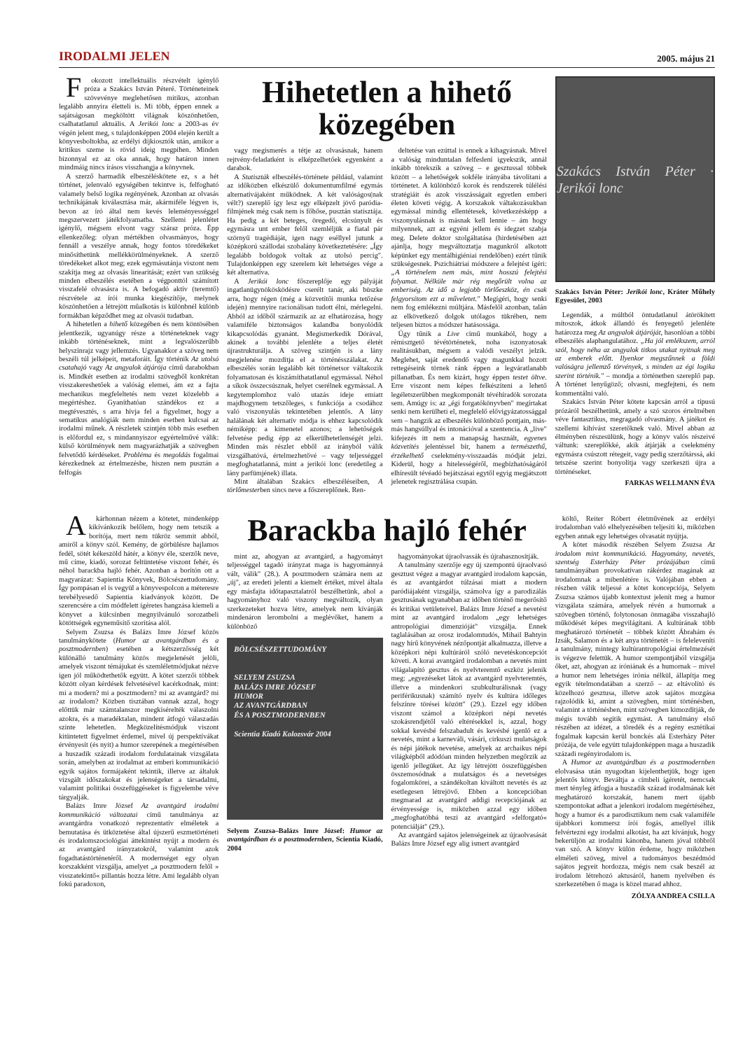IRODALMI JELEN 2005. május 21
Fokozott intellektuális részvételt igénylő próza a Szakács István Péteré. Történeteinek szövevénye meglehetősen mitikus, azonban legalább annyira életteli is. Mi több, éppen ennek a sajátságosan megköltött világnak köszönhetően, csalhatatlanul aktuális. A Jerikói lonc a 2003-as év végén jelent meg, s tulajdonképpen 2004 elején került a könyvesboltokba, az erdélyi díjkiosztók után, amikor a kritikus szeme is rövid ideig megpihen. Minden bizonnyal ez az oka annak, hogy határon innen mindmáig nincs írásos visszhangja a könyvnek.
A szerző harmadik elbeszéléskötete ez, s a hét történet, jelenvaló egységében tekintve is, felfogható valamely belső logika regényének. Azonban az olvasás technikájának kiválasztása már, akármiféle légyen is, bevon az író által nem kevés leleményességgel megszervezett játékfolyamatba. Szellemi jelenlétet igénylő, mégsem elvont vagy száraz próza. Épp ellenkezőleg: olyan mértékben olvasmányos, hogy fennáll a veszélye annak, hogy fontos töredékeket minősíthetünk mellékkörülményeknek. A szerző töredékeket alkot meg; ezek egymásutánja viszont nem szakítja meg az olvasás linearitását; ezért van szükség minden elbeszélés esetében a végponttól számított visszafelé olvasásra is. A befogadó aktív (teremtő) részvétele az írói munka kiegészítője, melynek köszönhetően a létrejött műalkotás is különbnél különb formákban képződhet meg az olvasói tudatban.
A hihetetlen a hihető közegében és nem köntösében jelentkezik, ugyanúgy része a történeteknek vagy inkább történéseknek, mint a legvalószerűbb helyszínrajz vagy jellemzés. Ugyanakkor a szöveg nem beszéli túl jelképeit, metaforáit. Így történik Az utolsó csatahajó vagy Az angyalok átjárója című darabokban is. Mindkét esetben az irodalmi szövegből konkrétan visszakereshetőek a valóság elemei, ám ez a fajta mechanikus megfeleltetés nem vezet közelebb a megértéshez. Gyaníthatóan szándékos ez a megtévesztés, s arra hívja fel a figyelmet, hogy a sematikus analógiák nem minden esetben kulcsai az irodalmi műnek. A részletek szintjén több más esetben is előfordul ez, s mindannyiszor egyértelművé válik: külső körülmények nem magyarázhatják a szövegben felvetődő kérdéseket. Probléma és megoldás fogalmai kérezkednek az értelmezésbe, hiszen nem pusztán a felfogás
Hihetetlen a hihető közegében
vagy megismerés a tétje az olvasásnak, hanem rejtvény-feladatként is elképzelhetőek egyenként a darabok.
A Statiszták elbeszélés-története például, valamint az időközben elkészülő dokumentumfilmé egymás alternatívájaként működnek. A két valóságos(nak vélt?) szereplő így lesz egy elképzelt jövő paródia-filmjének még csak nem is főhőse, pusztán statisztája. Ha pedig a két beteges, öregedő, elcsúnyult és egymásra unt ember felől szemléljük a fiatal pár szörnyű tragédiáját, igen nagy eséllyel jutunk a középkorú szállodai szobalány következtetésére: „Így legalább boldogok voltak az utolsó percig". Tulajdonképpen egy szerelem két lehetséges vége a két alternatíva.
A Jerikói lonc főszereplője egy pályáját ingatlanügynökösködésre cserélt tanár, aki büszke arra, hogy régen (még a közvetítői munka tetőzése idején) mennyire racionálisan tudott élni, mérlegelni. Abból az időből származik az az elhatározása, hogy valamiféle biztonságos kalandba bonyolódik kikapcsolódás gyanánt. Megismerkedik Dórával, akinek a további jelenléte a teljes életét újrastrukturálja. A szöveg szintjén is a lány megjelenése mozdítja el a történésszálakat. Az elbeszélés során legalább két történetsor váltakozik folyamatosan és kiszámíthatatlanul egymással. Néhol a síkok összecsúsznak, helyet cserélnek egymással. A kegytemplomhoz való utazás ideje emiatt majdhogynem tetszőleges, s funkciója a csodához való viszonyulás tekintetében jelentős. A lány halálának két alternatív módja is ehhez kapcsolódik némiképp: a kimenetel azonos; a lehetőségek felvetése pedig épp az elkerülhetetlenségét jelzi. Minden más részlet ebből az irányból válik vizsgálhatóvá, értelmezhetővé – vagy teljességgel megfoghatatlanná, mint a jerikói lonc (eredetileg a lány parfümjének) illata.
Mint általában Szakács elbeszéléseiben, A törlőmesterben sincs neve a főszereplőnek. Ren-
deltetése van ezúttal is ennek a kihagyásnak. Mivel a valóság minduntalan felfeslení igyekszik, annál inkább törekszik a szöveg – e gesztussal többek között – a lehetőségek sokféle irányába távolítani a történetet. A különböző korok és rendszerek túlélési stratégiáit és azok visszásságait egyetlen emberi életen követi végig. A korszakok váltakozásukban egymással mindig ellentétesek, következésképp a viszonyulásnak is másnak kell lennie – ám hogy milyennek, azt az egyéni jellem és idegzet szabja meg. Delete doktor szolgáltatása (hirdetésében azt ajánlja, hogy megváltoztatja magunkról alkotott képünket egy mentálhigiéniai rendelőben) ezért tűnik szükségesnek. Pszichiátriai módszere a felejtést ígéri: „A történelem nem más, mint hosszú felejtési folyamat. Nélküle már rég megőrült volna az emberiség. Az idő a legjobb törlőeszköz, én csak felgyorsítom ezt a műveletet." Megígéri, hogy senki nem fog emlékezni múltjára. Másfelől azonban, talán az elkövetkező dolgok utólagos tükrében, nem teljesen biztos a módszer hatásossága.
Úgy tűnik a Live című munkából, hogy a rémisztgető tévétörténetek, noha iszonyatosak realitásukban, mégsem a valódi veszélyt jelzik. Meglehet, saját eredendő vagy magunkkal hozott rettegéseink törnek ránk éppen a legváratlanabb pillanatban. És nem kizárt, hogy éppen testet öltve. Erre viszont nem képes felkészíteni a lehető legéletszerűbben megkomponált tévéhíradók sorozata sem. Amúgy is: az „égi forgatókönyvben" megírtakat senki nem kerülheti el, megfelelő elővigyázatossággal sem – hangzik az elbeszélés különböző pontjain, más-más hangsúllyal és intonációval a szentencia. A „live" kifejezés itt nem a manapság használt, egyenes közvetítés jelentéssel bír, hanem a természethű, érzékelhető cselekmény-visszaadás módját jelzi. Kiderül, hogy a hitelességéről, megbízhatóságáról elhíresült tévéadó bejátszásai egytől egyig megjátszott jelenetek regisztrálása csupán.
Szakács István Péter · Jerikói lonc
Szakács István Péter: Jerikói lonc, Kráter Műhely Egyesület, 2003
Legendák, a múltból öntudatlanul átörökített mítoszok, átkok állandó és fenyegető jelenléte határozza meg Az angyalok átjáróját, hasonlóan a többi elbeszélés alaphangulatához. „Ha jól emlékszem, arról szól, hogy néha az angyalok titkos utakat nyitnak meg az emberek előtt. Ilyenkor megszűnnek a földi valóságra jellemző törvények, s minden az égi logika szerint történik." – mondja a történetben szereplő pap. A történet lenyűgöző; olvasni, megfejteni, és nem kommentálni való.
Szakács István Péter kötete kapcsán arról a típusú prózáról beszélhetünk, amely a szó szoros értelmében véve fantasztikus, megragadó olvasmány. A játékot és szellemi kihívást szeretőknek való. Mivel abban az élményben részesülünk, hogy a könyv valós részeivé váltunk: szereplőkké, akik átjárják a cselekmény egymásra csúszott rétegeit, vagy pedig szerzőtárssá, aki tetszése szerint bonyolítja vagy szerkeszti újra a történéseket.
FARKAS WELLMANN ÉVA
Akárhonnan nézem a kötetet, mindenképp kikívánkozik belőlem, hogy nem tetszik a borítója, mert nem tükröz semmit abból, amiről a könyv szól. Kemény, de görbülésre hajlamos fedél, sötét kékeszöld hátér, a könyv éle, szerzők neve, mű címe, kiadó, sorozat feltüntetése viszont fehér, és néhol barackba hajló fehér. Azonban a borítón ott a magyarázat: Sapientia Könyvek, Bölcsészettudomány. Így pompásan el is vegyül a könyvespolcon a méteresre terebélyesedő Sapientia kiadványok között. De szerencsére a cím módfelett ígéretes hangzása kiemeli a könyvet a külcsínben megnyilvánuló sorozatbeli kötöttségek egyneműsítő szorítása alól.
Selyem Zsuzsa és Balázs Imre József közös tanulmánykötete (Humor az avantgárdban és a posztmodernben) esetében a kétszerzősség két különálló tanulmány közös megjelenését jelöli, amelyek viszont témájukat és szemléletmódjukat nézve igen jól működtethetők együtt. A kötet szerzői többek között olyan kérdések felvetésével kacérkodnak, mint: mi a modern? mi a posztmodern? mi az avantgárd? mi az irodalom? Közben tisztában vannak azzal, hogy előttük már számtalanszor megkísérelték válaszolni azokra, és a maradéktalan, mindent átfogó válaszadás szinte lehetetlen. Megközelítésmódjuk viszont kitüntetett figyelmet érdemel, mivel új perspektívákat érvényesít (és nyit) a humor szerepének a megértésében a huszadik századi irodalom fordulatainak vizsgálata során, amelyben az irodalmat az emberi kommunikáció egyik sajátos formájaként tekintik, illetve az általuk vizsgált időszakokat és jelenségeket a társadalmi, valamint politikai összefüggéseket is figyelembe véve tárgyalják.
Balázs Imre József Az avantgárd irodalmi kommunikáció változatai című tanulmánya az avantgárdra vonatkozó reprezentatív elméletek a bemutatása és ütköztetése által újszerű eszmetörténeti és irodalomszociológiai áttekintést nyújt a modern és az avantgárd irányzatokról, valamint azok fogadtatástörténetéről. A modernséget egy olyan korszakként vizsgálja, amelyet „a posztmodern felől » visszatekintő« pillantás hozza létre. Ami legalább olyan fokú paradoxon,
Barackba hajló fehér
mint az, ahogyan az avantgárd, a hagyományt teljességgel tagadó irányzat maga is hagyománnyá vált, válik" (28.). A posztmodern számára nem az „új", az eredeti jelenti a kiemelt értéket, mivel általa egy másfajta időtapasztalatról beszélhetünk, ahol a hagyományhoz való viszony megváltozik, olyan szerkezeteket hozva létre, amelyek nem kívánják mindenáron lerombolni a meglévőket, hanem a különböző
BÖLCSÉSZETTUDOMÁNY
SELYEM ZSUZSA
BALÁZS IMRE JÓZSEF
HUMOR
AZ AVANTGÁRDBAN
ÉS A POSZTMODERNBEN
Scientia Kiadó Kolozsvár 2004
Selyem Zsuzsa–Balázs Imre József: Humor az avantgárdban és a posztmodernben, Scientia Kiadó, 2004
hagyományokat újraolvassák és újrahasznosítják.
A tanulmány szerzője egy új szempontú újraolvasó gesztust végez a magyar avantgárd irodalom kapcsán, és az avantgárdot túlzásai miatt a modern paródiájaként vizsgálja, számolva így a parodizálás gesztusának ugyanabban az időben történő megerősítő és kritikai vetületeivel. Balázs Imre József a nevetést mint az avantgárd irodalom „egy lehetséges antropológiai dimenzióját" vizsgálja. Ennek taglalásában az orosz irodalomtudós, Mihail Bahtyin nagy hírű könyvének nézőpontját alkalmazza, illetve a középkori népi kultúráról szóló nevetéskoncepciót követi. A korai avantgárd irodalomban a nevetés mint világalapító gesztus és nyelvteremtő eszköz jelenik meg: „egyezéseket látok az avantgárd nyelvteremtés, illetve a mindenkori szubkulturálisnak (vagy periférikusnak) számító nyelv és kultúra időleges felszínre törései között" (29.). Ezzel egy időben viszont számol a középkori népi nevetés szokásrendjétől való eltérésekkel is, azzal, hogy sokkal kevésbé felszabadult és kevésbé igenlő ez a nevetés, mint a karneváli, vásári, cirkuszi mulatságok és népi játékok nevetése, amelyek az archaikus népi világképből adódóan minden helyzetben megőrzik az igenlő jellegüket. Az így létrejött összefüggésben összemosódnak a mulatságos és a nevetséges fogalomkörei, a szándékoltan kiváltott nevetés és az esetlegesen létrejövő. Ebben a koncepcióban megmarad az avantgárd addigi recepciójának az érvényessége is, miközben azzal egy időben „megfoghatóbbá teszi az avantgárd »felforgató« potenciálját" (29.).
Az avantgárd sajátos jelenségeinek az újraolvasását Balázs Imre József egy alig ismert avantgárd
költő, Reiter Róbert életművének az erdélyi irodalomban való elhelyezésében teljesíti ki, miközben egyben annak egy lehetséges olvasatát nyújtja.
A kötet második részében Selyem Zsuzsa Az irodalom mint kommunikáció. Hagyomány, nevetés, szentség Esterházy Péter prózájában című tanulmányában provokatívan rákérdez magának az irodalomnak a mibenlétére is. Valójában ebben a részben válik teljessé a kötet koncepciója, Selyem Zsuzsa számos újabb kontextust jelenít meg a humor vizsgálata számára, amelyek révén a humornak a szövegben történő, folytonosan önmagába visszahajló működését képes megvilágítani. A kultúrának több meghatározó történetét – többek között Ábrahám és Izsák, Salamon és a két anya történetét – is feleleveníti a tanulmány, mintegy kultúrantropológiai értelmezését is végezve felettük. A humor szempontjából vizsgálja őket, azt, ahogyan az iróniának és a humornak – mivel a humor nem lehetséges irónia nélkül, állapítja meg egyik tételmondatában a szerző – az eltávolító és közelhozó gesztusa, illetve azok sajátos mozgása rajzolódik ki, amint a szövegben, mint történésben, valamint a történésben, mint szövegben kimozdítják, de mégis tovább segítik egymást. A tanulmány első részében az idézet, a töredék és a regény esztétikai fogalmak kapcsán kerül bonckés alá Esterházy Péter prózája, de vele együtt tulajdonképpen maga a huszadik századi regényirodalom is.
A Humor az avantgárdban és a posztmodernben elolvasása után nyugodtan kijelenthetjük, hogy igen jelentős könyv. Beváltja a címbeli ígéretét, nemcsak mert tényleg átfogja a huszadik század irodalmának két meghatározó korszakát, hanem mert újabb szempontokat adhat a jelenkori irodalom megértéséhez, hogy a humor és a parodisztikum nem csak valamiféle újabbkori kommersz írói fogás, amellyel illik felvértezni egy irodalmi alkotást, ha azt kívánjuk, hogy bekerüljön az irodalmi kánonba, hanem jóval többről van szó. A könyv külön érdeme, hogy miközben elméleti szöveg, mivel a tudományos beszédmód sajátos jegyeit hordozza, mégis nem csak beszél az irodalom létrehozó aktusáról, hanem nyelvében és szerkezetében ő maga is közel marad ahhoz.
ZÓLYA ANDREA CSILLA